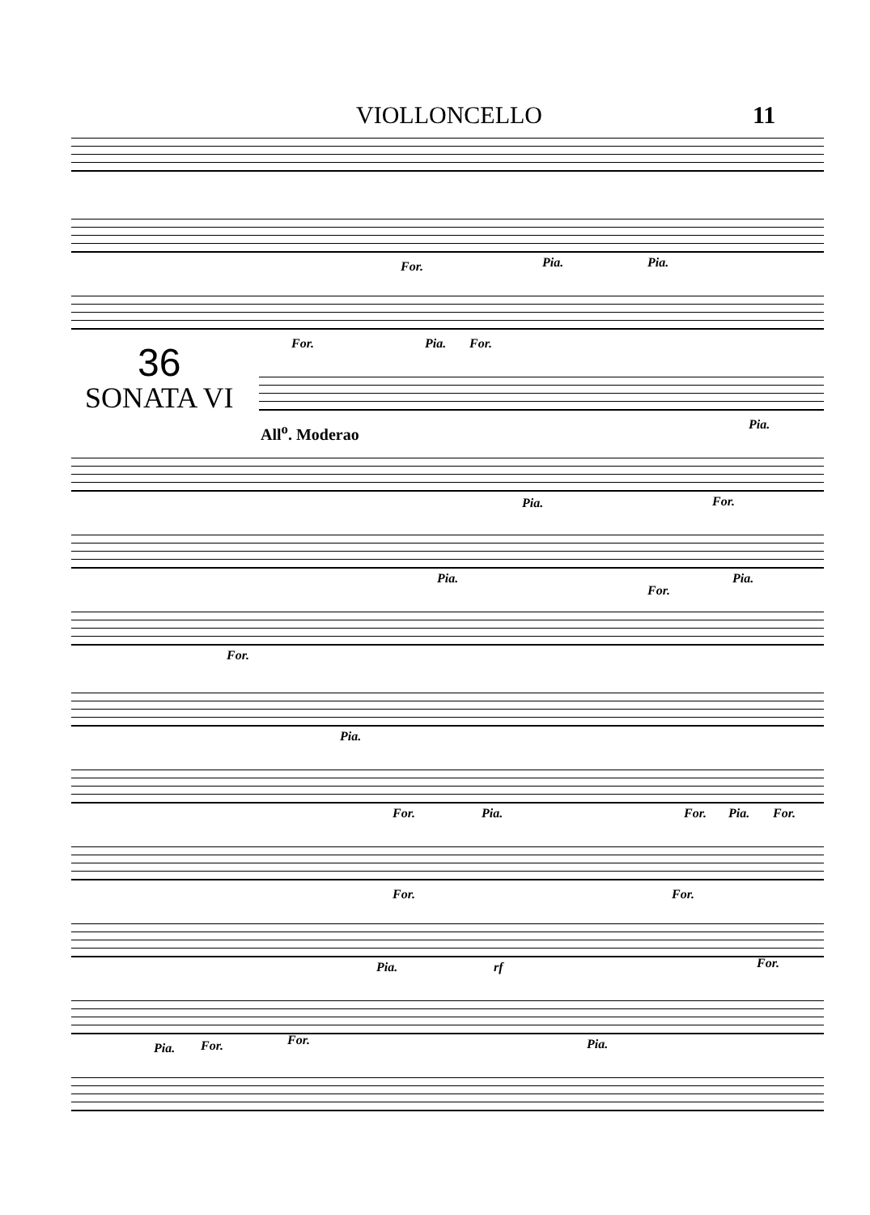VIOLLONCELLO 11
For. Pia. Pia.
For. Pia. For.
36
SONATA VI
Pia.
All<sup>o</sup>. Moderao
Pia. For.
Pia.
For.
Pia.
For.
Pia.
For. Pia. For. Pia. For.
For. For.
Pia. rf For.
Pia. For. For. Pia.